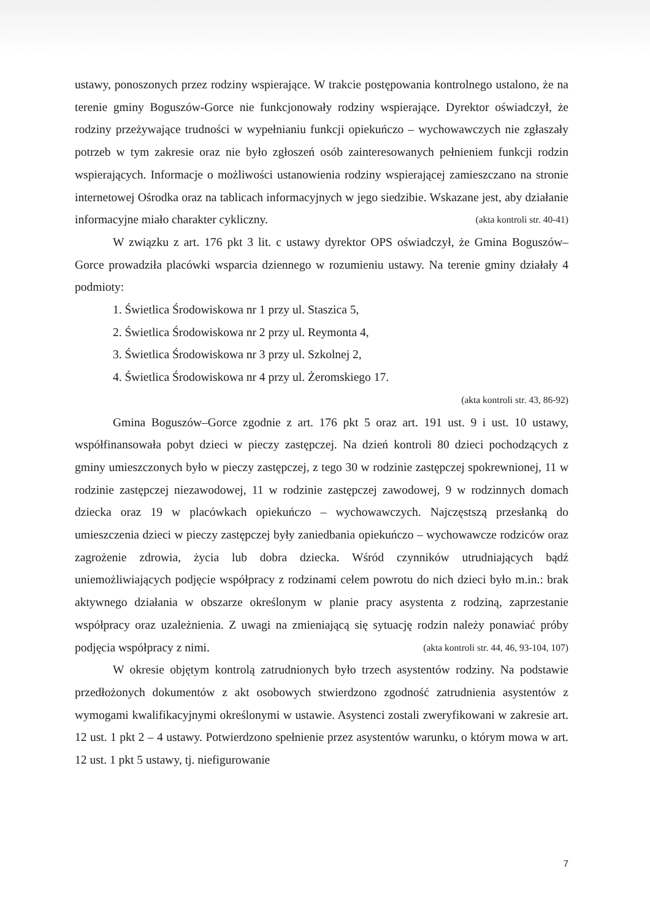ustawy, ponoszonych przez rodziny wspierające. W trakcie postępowania kontrolnego ustalono, że na terenie gminy Boguszów-Gorce nie funkcjonowały rodziny wspierające. Dyrektor oświadczył, że rodziny przeżywające trudności w wypełnianiu funkcji opiekuńczo – wychowawczych nie zgłaszały potrzeb w tym zakresie oraz nie było zgłoszeń osób zainteresowanych pełnieniem funkcji rodzin wspierających. Informacje o możliwości ustanowienia rodziny wspierającej zamieszczano na stronie internetowej Ośrodka oraz na tablicach informacyjnych w jego siedzibie. Wskazane jest, aby działanie informacyjne miało charakter cykliczny. (akta kontroli str. 40-41)
W związku z art. 176 pkt 3 lit. c ustawy dyrektor OPS oświadczył, że Gmina Boguszów–Gorce prowadziła placówki wsparcia dziennego w rozumieniu ustawy. Na terenie gminy działały 4 podmioty:
1. Świetlica Środowiskowa nr 1 przy ul. Staszica 5,
2. Świetlica Środowiskowa nr 2 przy ul. Reymonta 4,
3. Świetlica Środowiskowa nr 3 przy ul. Szkolnej 2,
4. Świetlica Środowiskowa nr 4 przy ul. Żeromskiego 17.
(akta kontroli str. 43, 86-92)
Gmina Boguszów–Gorce zgodnie z art. 176 pkt 5 oraz art. 191 ust. 9 i ust. 10 ustawy, współfinansowała pobyt dzieci w pieczy zastępczej. Na dzień kontroli 80 dzieci pochodzących z gminy umieszczonych było w pieczy zastępczej, z tego 30 w rodzinie zastępczej spokrewnionej, 11 w rodzinie zastępczej niezawodowej, 11 w rodzinie zastępczej zawodowej, 9 w rodzinnych domach dziecka oraz 19 w placówkach opiekuńczo – wychowawczych. Najczęstszą przesłanką do umieszczenia dzieci w pieczy zastępczej były zaniedbania opiekuńczo – wychowawcze rodziców oraz zagrożenie zdrowia, życia lub dobra dziecka. Wśród czynników utrudniających bądź uniemożliwiających podjęcie współpracy z rodzinami celem powrotu do nich dzieci było m.in.: brak aktywnego działania w obszarze określonym w planie pracy asystenta z rodziną, zaprzestanie współpracy oraz uzależnienia. Z uwagi na zmieniającą się sytuację rodzin należy ponawiać próby podjęcia współpracy z nimi. (akta kontroli str. 44, 46, 93-104, 107)
W okresie objętym kontrolą zatrudnionych było trzech asystentów rodziny. Na podstawie przedłożonych dokumentów z akt osobowych stwierdzono zgodność zatrudnienia asystentów z wymogami kwalifikacyjnymi określonymi w ustawie. Asystenci zostali zweryfikowani w zakresie art. 12 ust. 1 pkt 2 – 4 ustawy. Potwierdzono spełnienie przez asystentów warunku, o którym mowa w art. 12 ust. 1 pkt 5 ustawy, tj. niefigurowanie
7